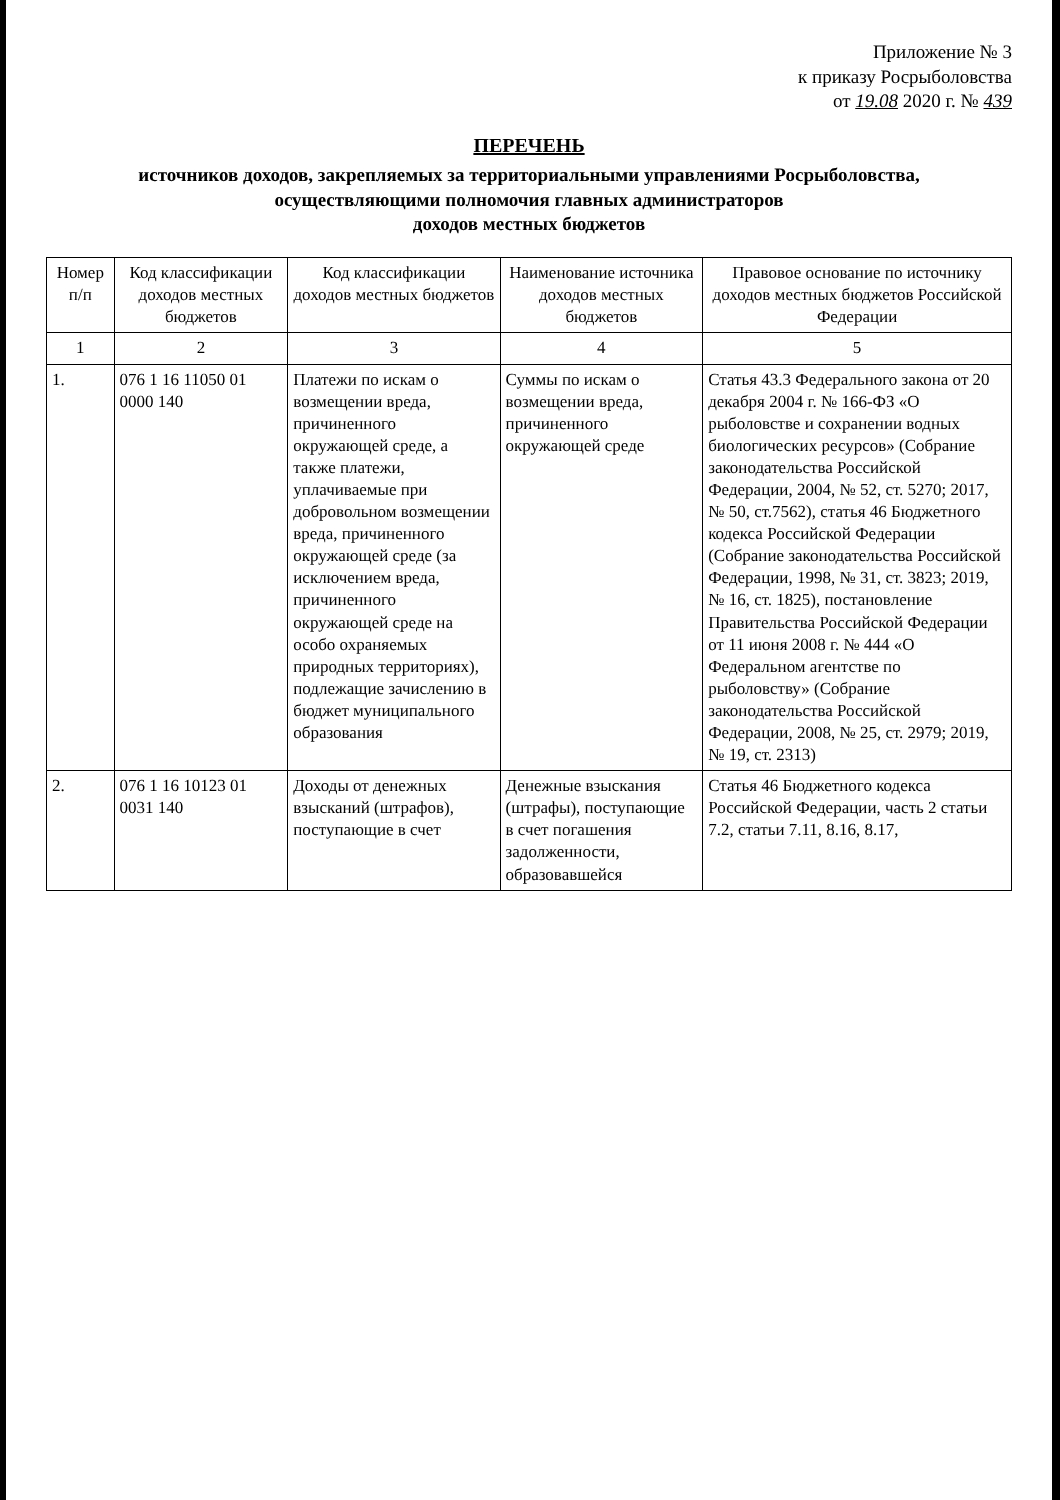Приложение № 3
к приказу Росрыболовства
от 19.08 2020 г. № 439
ПЕРЕЧЕНЬ
источников доходов, закрепляемых за территориальными управлениями Росрыболовства,
осуществляющими полномочия главных администраторов
доходов местных бюджетов
| Номер п/п | Код классификации доходов местных бюджетов | Код классификации доходов местных бюджетов | Наименование источника доходов местных бюджетов | Правовое основание по источнику доходов местных бюджетов Российской Федерации |
| --- | --- | --- | --- | --- |
| 1 | 2 | 3 | 4 | 5 |
| 1. | 076 1 16 11050 01 0000 140 | Платежи по искам о возмещении вреда, причиненного окружающей среде, а также платежи, уплачиваемые при добровольном возмещении вреда, причиненного окружающей среде (за исключением вреда, причиненного окружающей среде на особо охраняемых природных территориях), подлежащие зачислению в бюджет муниципального образования | Суммы по искам о возмещении вреда, причиненного окружающей среде | Статья 43.3 Федерального закона от 20 декабря 2004 г. № 166-ФЗ «О рыболовстве и сохранении водных биологических ресурсов» (Собрание законодательства Российской Федерации, 2004, № 52, ст. 5270; 2017, № 50, ст.7562), статья 46 Бюджетного кодекса Российской Федерации (Собрание законодательства Российской Федерации, 1998, № 31, ст. 3823; 2019, № 16, ст. 1825), постановление Правительства Российской Федерации от 11 июня 2008 г. № 444 «О Федеральном агентстве по рыболовству» (Собрание законодательства Российской Федерации, 2008, № 25, ст. 2979; 2019, № 19, ст. 2313) |
| 2. | 076 1 16 10123 01 0031 140 | Доходы от денежных взысканий (штрафов), поступающие в счет | Денежные взыскания (штрафы), поступающие в счет погашения задолженности, образовавшейся | Статья 46 Бюджетного кодекса Российской Федерации, часть 2 статьи 7.2, статьи 7.11, 8.16, 8.17, |